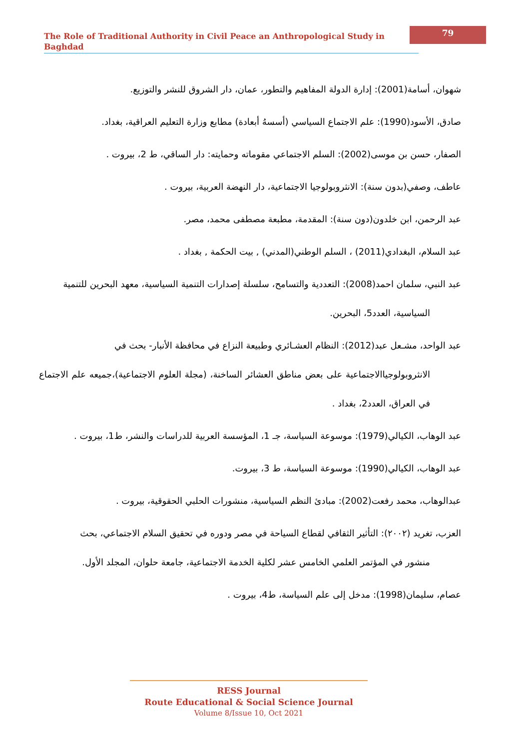The Role of Traditional Authority in Civil Peace an Anthropological Study in Baghdad
79
شهوان، أسامة(2001): إدارة الدولة المفاهيم والتطور، عمان، دار الشروق للنشر والتوزيع.
صادق، الأسود(1990): علم الاجتماع السياسي (أسسهُ أبعادة) مطابع وزارة التعليم العراقية، بغداد.
الصفار، حسن بن موسى(2002): السلم الاجتماعي مقوماته وحمايته: دار الساقي، ط 2، بيروت .
عاطف، وصفي(بدون سنة): الانثروبولوجيا الاجتماعية، دار النهضة العربية، بيروت .
عبد الرحمن، ابن خلدون(دون سنة): المقدمة، مطبعة مصطفى محمد، مصر.
عبد السلام، البغدادي(2011) ، السلم الوطني(المدني) , بيت الحكمة , بغداد .
عبد النبي، سلمان احمد(2008): التعددية والتسامح، سلسلة إصدارات التنمية السياسية، معهد البحرين للتنمية
السياسية، العدد5، البحرين.
عبد الواحد، مشـعل عبد(2012): النظام العشـائري وطبيعة النزاع في محافظة الأنبار- بحث في
الانثروبولوجياالاجتماعية على بعض مناطق العشائر الساخنة، (مجلة العلوم الاجتماعية)،جميعه علم الاجتماع في العراق، العدد2، بغداد .
عبد الوهاب، الكيالي(1979): موسوعة السياسة، جـ 1، المؤسسة العربية للدراسات والنشر، ط1، بيروت .
عبد الوهاب، الكيالي(1990): موسوعة السياسة، ط 3، بيروت.
عبدالوهاب، محمد رفعت(2002): مبادئ النظم السياسية، منشورات الحلبي الحقوقية، بيروت .
العزب، تغريد (٢٠٠٢): التأثير الثقافي لقطاع السياحة في مصر ودوره في تحقيق السلام الاجتماعي، بحث
منشور في المؤتمر العلمي الخامس عشر لكلية الخدمة الاجتماعية، جامعة حلوان، المجلد الأول.
عصام، سليمان(1998): مدخل إلى علم السياسة، ط4، بيروت .
RESS Journal
Route Educational & Social Science Journal
Volume 8/Issue 10, Oct 2021